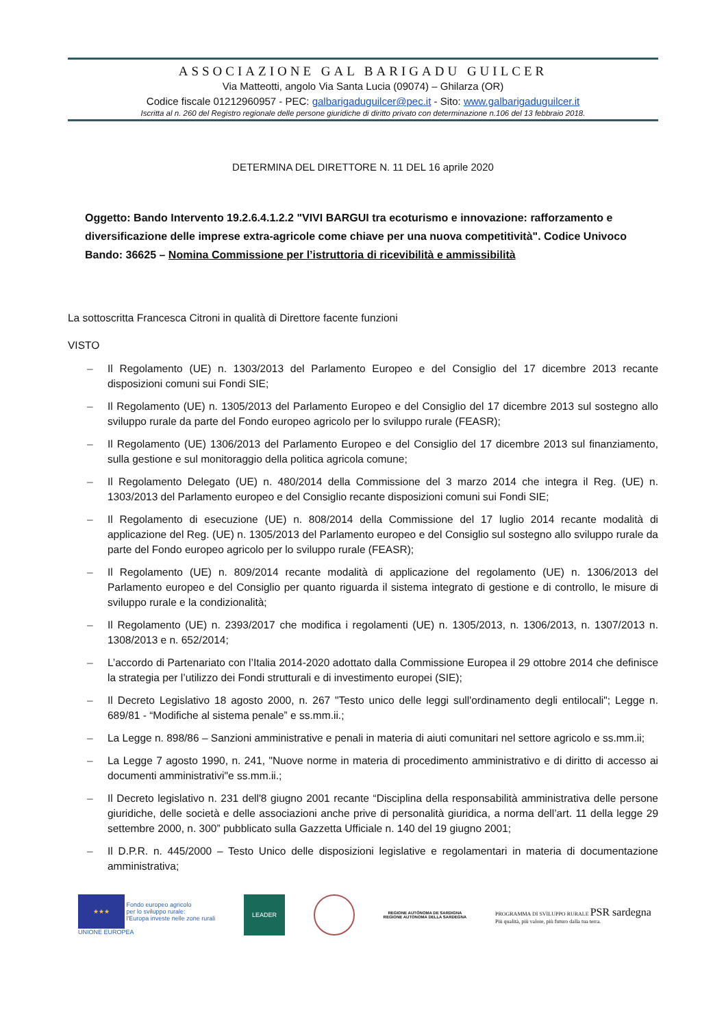ASSOCIAZIONE GAL BARIGADU GUILCER
Via Matteotti, angolo Via Santa Lucia (09074) – Ghilarza (OR)
Codice fiscale 01212960957 - PEC: galbarigaduguilcer@pec.it - Sito: www.galbarigaduguilcer.it
Iscritta al n. 260 del Registro regionale delle persone giuridiche di diritto privato con determinazione n.106 del 13 febbraio 2018.
DETERMINA DEL DIRETTORE N. 11 DEL 16 aprile 2020
Oggetto: Bando Intervento 19.2.6.4.1.2.2 "VIVI BARGUI tra ecoturismo e innovazione: rafforzamento e diversificazione delle imprese extra-agricole come chiave per una nuova competitività". Codice Univoco Bando: 36625 – Nomina Commissione per l’istruttoria di ricevibilità e ammissibilità
La sottoscritta Francesca Citroni in qualità di Direttore facente funzioni
VISTO
– Il Regolamento (UE) n. 1303/2013 del Parlamento Europeo e del Consiglio del 17 dicembre 2013 recante disposizioni comuni sui Fondi SIE;
– Il Regolamento (UE) n. 1305/2013 del Parlamento Europeo e del Consiglio del 17 dicembre 2013 sul sostegno allo sviluppo rurale da parte del Fondo europeo agricolo per lo sviluppo rurale (FEASR);
– Il Regolamento (UE) 1306/2013 del Parlamento Europeo e del Consiglio del 17 dicembre 2013 sul finanziamento, sulla gestione e sul monitoraggio della politica agricola comune;
– Il Regolamento Delegato (UE) n. 480/2014 della Commissione del 3 marzo 2014 che integra il Reg. (UE) n. 1303/2013 del Parlamento europeo e del Consiglio recante disposizioni comuni sui Fondi SIE;
– Il Regolamento di esecuzione (UE) n. 808/2014 della Commissione del 17 luglio 2014 recante modalità di applicazione del Reg. (UE) n. 1305/2013 del Parlamento europeo e del Consiglio sul sostegno allo sviluppo rurale da parte del Fondo europeo agricolo per lo sviluppo rurale (FEASR);
– Il Regolamento (UE) n. 809/2014 recante modalità di applicazione del regolamento (UE) n. 1306/2013 del Parlamento europeo e del Consiglio per quanto riguarda il sistema integrato di gestione e di controllo, le misure di sviluppo rurale e la condizionalità;
– Il Regolamento (UE) n. 2393/2017 che modifica i regolamenti (UE) n. 1305/2013, n. 1306/2013, n. 1307/2013 n. 1308/2013 e n. 652/2014;
– L’accordo di Partenariato con l’Italia 2014-2020 adottato dalla Commissione Europea il 29 ottobre 2014 che definisce la strategia per l’utilizzo dei Fondi strutturali e di investimento europei (SIE);
– Il Decreto Legislativo 18 agosto 2000, n. 267 "Testo unico delle leggi sull'ordinamento degli entilocali"; Legge n. 689/81 - “Modifiche al sistema penale” e ss.mm.ii.;
– La Legge n. 898/86 – Sanzioni amministrative e penali in materia di aiuti comunitari nel settore agricolo e ss.mm.ii;
– La Legge 7 agosto 1990, n. 241, "Nuove norme in materia di procedimento amministrativo e di diritto di accesso ai documenti amministrativi"e ss.mm.ii.;
– Il Decreto legislativo n. 231 dell'8 giugno 2001 recante “Disciplina della responsabilità amministrativa delle persone giuridiche, delle società e delle associazioni anche prive di personalità giuridica, a norma dell’art. 11 della legge 29 settembre 2000, n. 300” pubblicato sulla Gazzetta Ufficiale n. 140 del 19 giugno 2001;
– Il D.P.R. n. 445/2000 – Testo Unico delle disposizioni legislative e regolamentari in materia di documentazione amministrativa;
★★★ Fondo europeo agricolo
per lo sviluppo rurale:
l'Europa investe nelle zone rurali
UNIONE EUROPEA
LEADER
REGIONE AUTÒNOMA DE SARDIGNA
REGIONE AUTONOMA DELLA SARDEGNA
PROGRAMMA DI SVILUPPO RURALE PSR sardegna
Più qualità, più valore, più futuro dalla tua terra.